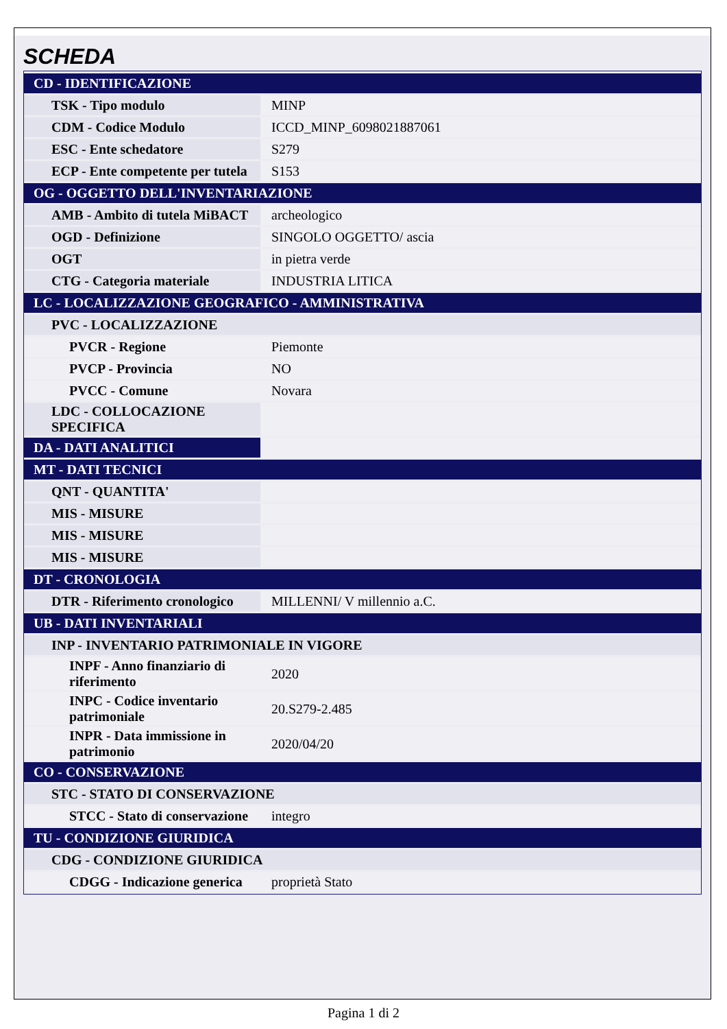SCHEDA
| CD - IDENTIFICAZIONE | |
| TSK - Tipo modulo | MINP |
| CDM - Codice Modulo | ICCD_MINP_6098021887061 |
| ESC - Ente schedatore | S279 |
| ECP - Ente competente per tutela | S153 |
| OG - OGGETTO DELL'INVENTARIAZIONE | |
| AMB - Ambito di tutela MiBACT | archeologico |
| OGD - Definizione | SINGOLO OGGETTO/ ascia |
| OGT | in pietra verde |
| CTG - Categoria materiale | INDUSTRIA LITICA |
| LC - LOCALIZZAZIONE GEOGRAFICO - AMMINISTRATIVA | |
| PVC - LOCALIZZAZIONE | |
| PVCR - Regione | Piemonte |
| PVCP - Provincia | NO |
| PVCC - Comune | Novara |
| LDC - COLLOCAZIONE SPECIFICA | |
| DA - DATI ANALITICI | |
| MT - DATI TECNICI | |
| QNT - QUANTITA' | |
| MIS - MISURE | |
| MIS - MISURE | |
| MIS - MISURE | |
| DT - CRONOLOGIA | |
| DTR - Riferimento cronologico | MILLENNI/ V millennio a.C. |
| UB - DATI INVENTARIALI | |
| INP - INVENTARIO PATRIMONIALE IN VIGORE | |
| INPF - Anno finanziario di riferimento | 2020 |
| INPC - Codice inventario patrimoniale | 20.S279-2.485 |
| INPR - Data immissione in patrimonio | 2020/04/20 |
| CO - CONSERVAZIONE | |
| STC - STATO DI CONSERVAZIONE | |
| STCC - Stato di conservazione | integro |
| TU - CONDIZIONE GIURIDICA | |
| CDG - CONDIZIONE GIURIDICA | |
| CDGG - Indicazione generica | proprietà Stato |
Pagina 1 di 2